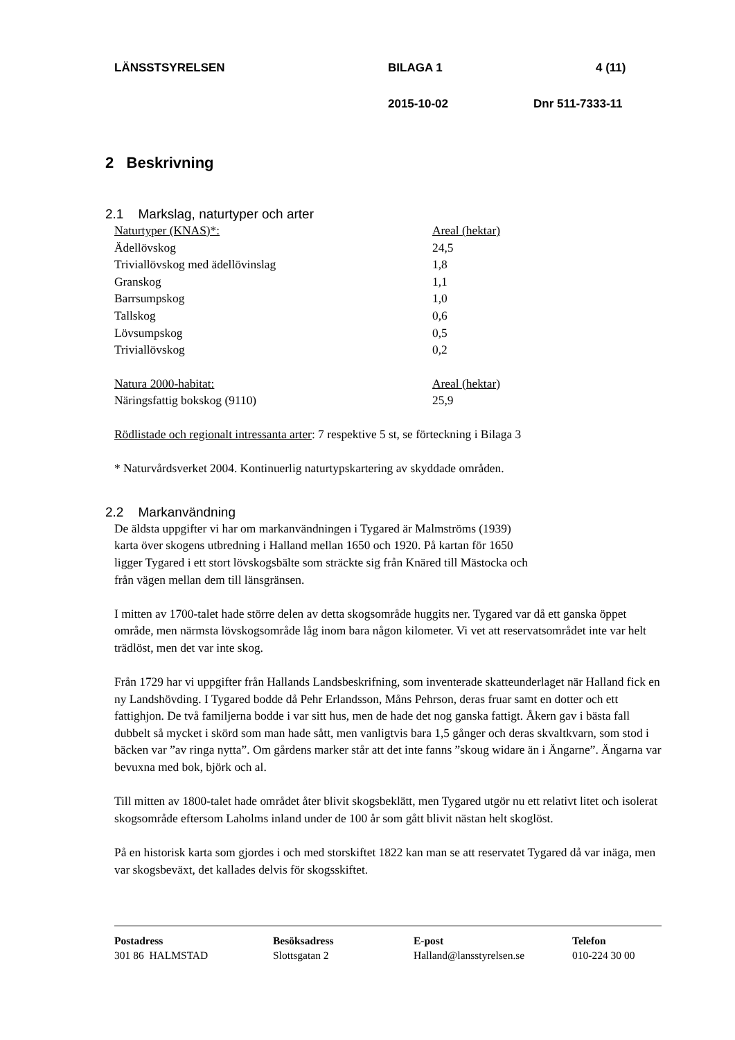LÄNSSTSYRELSEN BILAGA 1 4 (11)
2015-10-02 Dnr 511-7333-11
2 Beskrivning
2.1 Markslag, naturtyper och arter
| Naturtyper (KNAS)*: | Areal (hektar) |
| Ädellövskog | 24,5 |
| Triviallövskog med ädellövinslag | 1,8 |
| Granskog | 1,1 |
| Barrsumpskog | 1,0 |
| Tallskog | 0,6 |
| Lövsumpskog | 0,5 |
| Triviallövskog | 0,2 |
| Natura 2000-habitat: | Areal (hektar) |
| Näringsfattig bokskog (9110) | 25,9 |
Rödlistade och regionalt intressanta arter: 7 respektive 5 st, se förteckning i Bilaga 3
* Naturvårdsverket 2004. Kontinuerlig naturtypskartering av skyddade områden.
2.2 Markanvändning
De äldsta uppgifter vi har om markanvändningen i Tygared är Malmströms (1939)
karta över skogens utbredning i Halland mellan 1650 och 1920. På kartan för 1650
ligger Tygared i ett stort lövskogsbälte som sträckte sig från Knäred till Mästocka och
från vägen mellan dem till länsgränsen.
I mitten av 1700-talet hade större delen av detta skogsområde huggits ner. Tygared var då ett ganska öppet område, men närmsta lövskogsområde låg inom bara någon kilometer. Vi vet att reservatsområdet inte var helt trädlöst, men det var inte skog.
Från 1729 har vi uppgifter från Hallands Landsbeskrifning, som inventerade skatteunderlaget när Halland fick en ny Landshövding. I Tygared bodde då Pehr Erlandsson, Måns Pehrson, deras fruar samt en dotter och ett fattighjon. De två familjerna bodde i var sitt hus, men de hade det nog ganska fattigt. Åkern gav i bästa fall dubbelt så mycket i skörd som man hade sått, men vanligtvis bara 1,5 gånger och deras skvaltkvarn, som stod i bäcken var ”av ringa nytta”. Om gårdens marker står att det inte fanns ”skoug widare än i Ängarne”. Ängarna var bevuxna med bok, björk och al.
Till mitten av 1800-talet hade området åter blivit skogsbeklätt, men Tygared utgör nu ett relativt litet och isolerat skogsområde eftersom Laholms inland under de 100 år som gått blivit nästan helt skoglöst.
På en historisk karta som gjordes i och med storskiftet 1822 kan man se att reservatet Tygared då var inäga, men var skogsbeväxt, det kallades delvis för skogsskiftet.
Postadress
301 86 HALMSTAD
Besöksadress
Slottsgatan 2
E-post
Halland@lansstyrelsen.se
Telefon
010-224 30 00